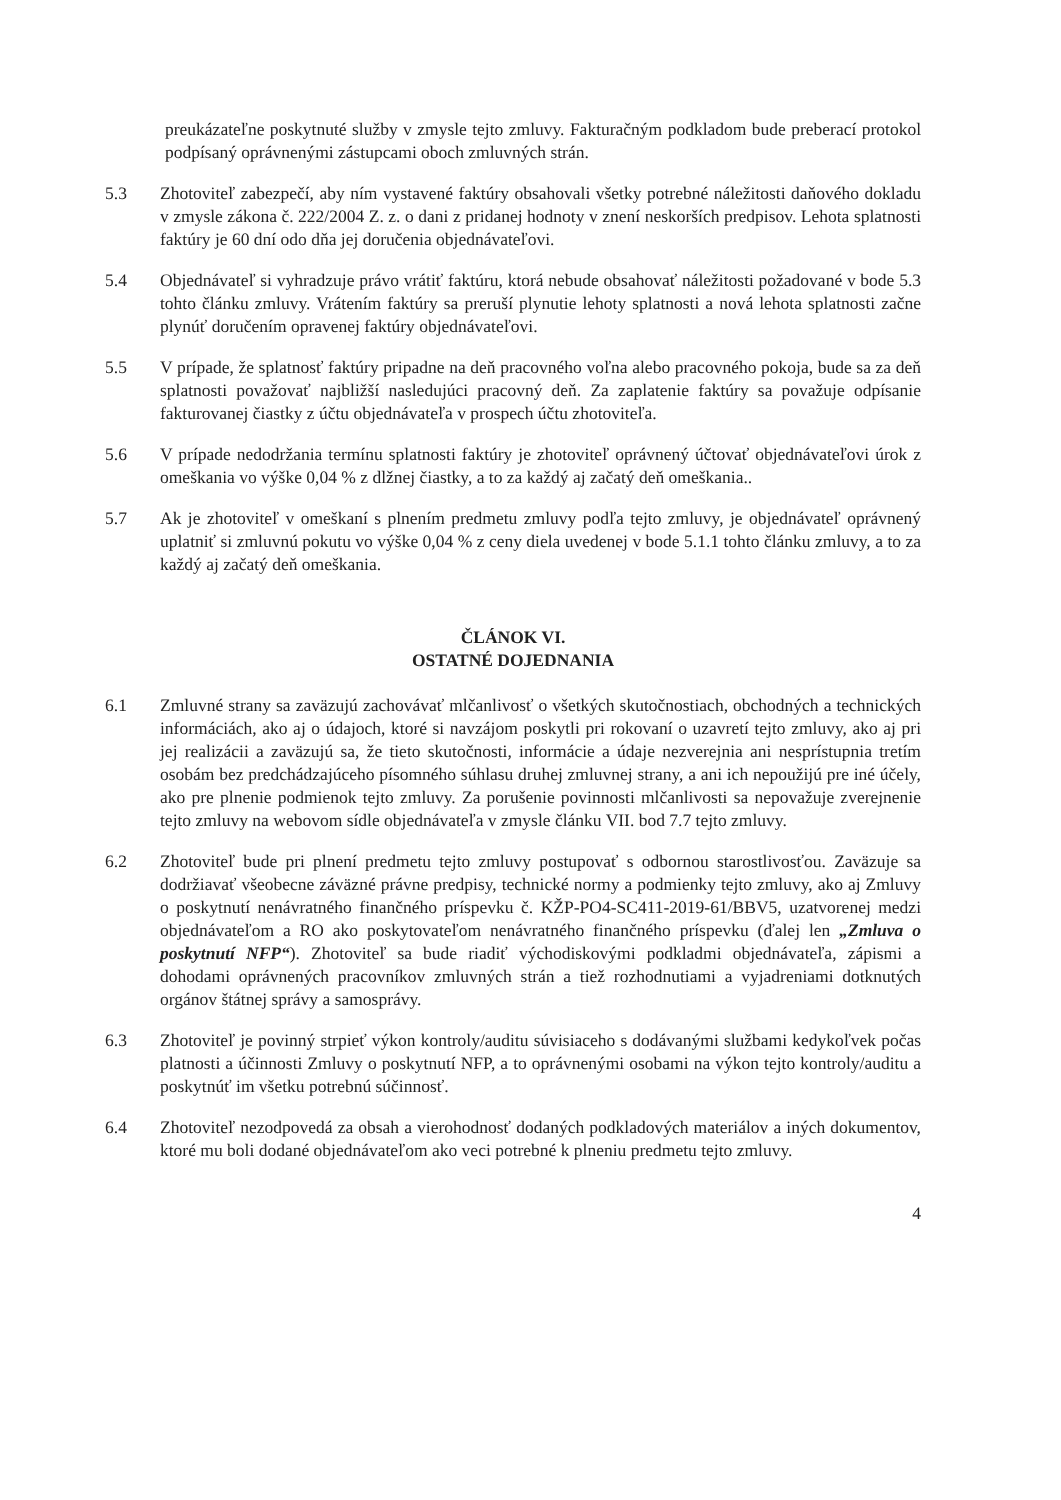preukázateľne poskytnuté služby v zmysle tejto zmluvy. Fakturačným podkladom bude preberací protokol podpísaný oprávnenými zástupcami oboch zmluvných strán.
5.3 Zhotoviteľ zabezpečí, aby ním vystavené faktúry obsahovali všetky potrebné náležitosti daňového dokladu v zmysle zákona č. 222/2004 Z. z. o dani z pridanej hodnoty v znení neskorších predpisov. Lehota splatnosti faktúry je 60 dní odo dňa jej doručenia objednávateľovi.
5.4 Objednávateľ si vyhradzuje právo vrátiť faktúru, ktorá nebude obsahovať náležitosti požadované v bode 5.3 tohto článku zmluvy. Vrátením faktúry sa preruší plynutie lehoty splatnosti a nová lehota splatnosti začne plynúť doručením opravenej faktúry objednávateľovi.
5.5 V prípade, že splatnosť faktúry pripadne na deň pracovného voľna alebo pracovného pokoja, bude sa za deň splatnosti považovať najbližší nasledujúci pracovný deň. Za zaplatenie faktúry sa považuje odpísanie fakturovanej čiastky z účtu objednávateľa v prospech účtu zhotoviteľa.
5.6 V prípade nedodržania termínu splatnosti faktúry je zhotoviteľ oprávnený účtovať objednávateľovi úrok z omeškania vo výške 0,04 % z dlžnej čiastky, a to za každý aj začatý deň omeškania..
5.7 Ak je zhotoviteľ v omeškaní s plnením predmetu zmluvy podľa tejto zmluvy, je objednávateľ oprávnený uplatniť si zmluvnú pokutu vo výške 0,04 % z ceny diela uvedenej v bode 5.1.1 tohto článku zmluvy, a to za každý aj začatý deň omeškania.
ČLÁNOK VI.
OSTATNÉ DOJEDNANIA
6.1 Zmluvné strany sa zaväzujú zachovávať mlčanlivosť o všetkých skutočnostiach, obchodných a technických informáciách, ako aj o údajoch, ktoré si navzájom poskytli pri rokovaní o uzavretí tejto zmluvy, ako aj pri jej realizácii a zaväzujú sa, že tieto skutočnosti, informácie a údaje nezverejnia ani nesprístupnia tretím osobám bez predchádzajúceho písomného súhlasu druhej zmluvnej strany, a ani ich nepoužijú pre iné účely, ako pre plnenie podmienok tejto zmluvy. Za porušenie povinnosti mlčanlivosti sa nepovažuje zverejnenie tejto zmluvy na webovom sídle objednávateľa v zmysle článku VII. bod 7.7 tejto zmluvy.
6.2 Zhotoviteľ bude pri plnení predmetu tejto zmluvy postupovať s odbornou starostlivosťou. Zaväzuje sa dodržiavať všeobecne záväzné právne predpisy, technické normy a podmienky tejto zmluvy, ako aj Zmluvy o poskytnutí nenávratného finančného príspevku č. KŽP-PO4-SC411-2019-61/BBV5, uzatvorenej medzi objednávateľom a RO ako poskytovateľom nenávratného finančného príspevku (ďalej len „Zmluva o poskytnutí NFP“). Zhotoviteľ sa bude riadiť východiskovými podkladmi objednávateľa, zápismi a dohodami oprávnených pracovníkov zmluvných strán a tiež rozhodnutiami a vyjadreniami dotknutých orgánov štátnej správy a samosprávy.
6.3 Zhotoviteľ je povinný strpieť výkon kontroly/auditu súvisiaceho s dodávanými službami kedykoľvek počas platnosti a účinnosti Zmluvy o poskytnutí NFP, a to oprávnenými osobami na výkon tejto kontroly/auditu a poskytnúť im všetku potrebnú súčinnosť.
6.4 Zhotoviteľ nezodpovedá za obsah a vierohodnosť dodaných podkladových materiálov a iných dokumentov, ktoré mu boli dodané objednávateľom ako veci potrebné k plneniu predmetu tejto zmluvy.
4